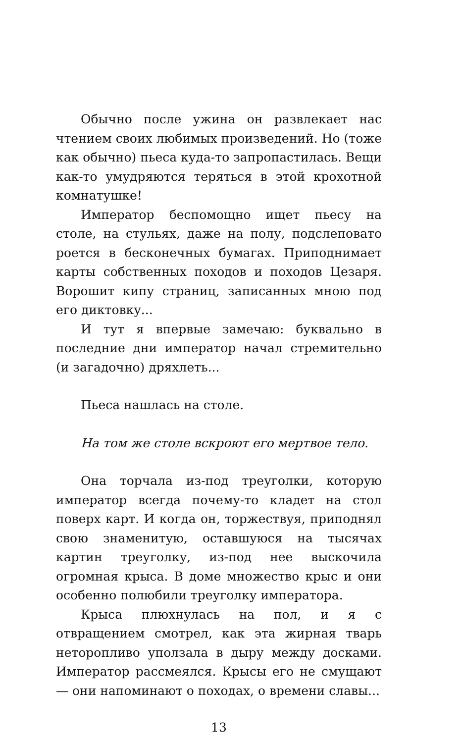Обычно после ужина он развлекает нас чтением своих любимых произведений. Но (тоже как обычно) пьеса куда-то запропастилась. Вещи как-то умудряются теряться в этой крохотной комнатушке!
Император беспомощно ищет пьесу на столе, на стульях, даже на полу, подслеповато роется в бесконечных бумагах. Приподнимает карты собственных походов и походов Цезаря. Ворошит кипу страниц, записанных мною под его диктовку...
И тут я впервые замечаю: буквально в последние дни император начал стремительно (и загадочно) дряхлеть...
Пьеса нашлась на столе.
На том же столе вскроют его мертвое тело.
Она торчала из-под треуголки, которую император всегда почему-то кладет на стол поверх карт. И когда он, торжествуя, приподнял свою знаменитую, оставшуюся на тысячах картин треуголку, из-под нее выскочила огромная крыса. В доме множество крыс и они особенно полюбили треуголку императора.
Крыса плюхнулась на пол, и я с отвращением смотрел, как эта жирная тварь неторопливо уползала в дыру между досками. Император рассмеялся. Крысы его не смущают — они напоминают о походах, о времени славы...
13